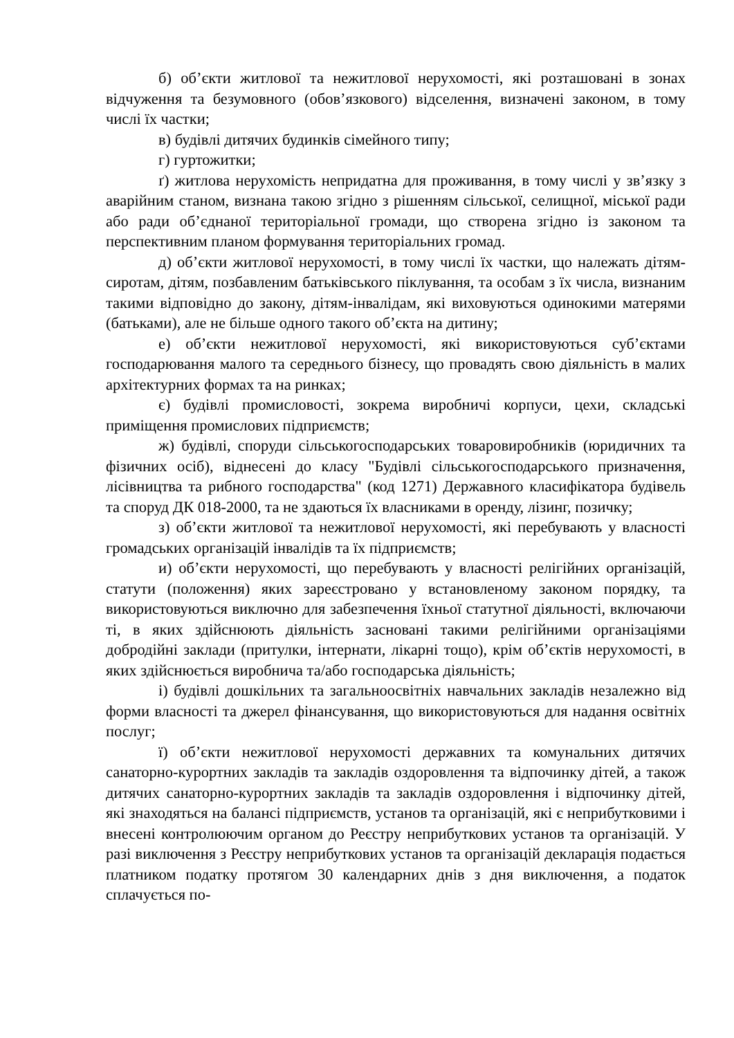б) об’єкти житлової та нежитлової нерухомості, які розташовані в зонах відчуження та безумовного (обов’язкового) відселення, визначені законом, в тому числі їх частки;
в) будівлі дитячих будинків сімейного типу;
г) гуртожитки;
ґ) житлова нерухомість непридатна для проживання, в тому числі у зв’язку з аварійним станом, визнана такою згідно з рішенням сільської, селищної, міської ради або ради об’єднаної територіальної громади, що створена згідно із законом та перспективним планом формування територіальних громад.
д) об’єкти житлової нерухомості, в тому числі їх частки, що належать дітям-сиротам, дітям, позбавленим батьківського піклування, та особам з їх числа, визнаним такими відповідно до закону, дітям-інвалідам, які виховуються одинокими матерями (батьками), але не більше одного такого об’єкта на дитину;
е) об’єкти нежитлової нерухомості, які використовуються суб’єктами господарювання малого та середнього бізнесу, що провадять свою діяльність в малих архітектурних формах та на ринках;
є) будівлі промисловості, зокрема виробничі корпуси, цехи, складські приміщення промислових підприємств;
ж) будівлі, споруди сільськогосподарських товаровиробників (юридичних та фізичних осіб), віднесені до класу "Будівлі сільськогосподарського призначення, лісівництва та рибного господарства" (код 1271) Державного класифікатора будівель та споруд ДК 018-2000, та не здаються їх власниками в оренду, лізинг, позичку;
з) об’єкти житлової та нежитлової нерухомості, які перебувають у власності громадських організацій інвалідів та їх підприємств;
и) об’єкти нерухомості, що перебувають у власності релігійних організацій, статути (положення) яких зареєстровано у встановленому законом порядку, та використовуються виключно для забезпечення їхньої статутної діяльності, включаючи ті, в яких здійснюють діяльність засновані такими релігійними організаціями добродійні заклади (притулки, інтернати, лікарні тощо), крім об’єктів нерухомості, в яких здійснюється виробнича та/або господарська діяльність;
і) будівлі дошкільних та загальноосвітніх навчальних закладів незалежно від форми власності та джерел фінансування, що використовуються для надання освітніх послуг;
ї) об’єкти нежитлової нерухомості державних та комунальних дитячих санаторно-курортних закладів та закладів оздоровлення та відпочинку дітей, а також дитячих санаторно-курортних закладів та закладів оздоровлення і відпочинку дітей, які знаходяться на балансі підприємств, установ та організацій, які є неприбутковими і внесені контролюючим органом до Реєстру неприбуткових установ та організацій. У разі виключення з Реєстру неприбуткових установ та організацій декларація подається платником податку протягом 30 календарних днів з дня виключення, а податок сплачується по-